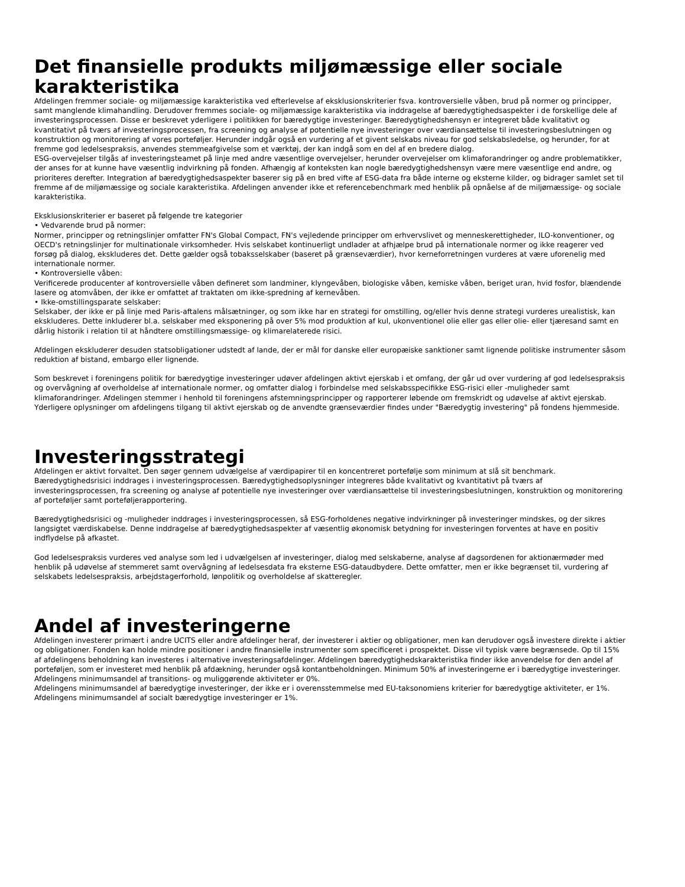Det finansielle produkts miljømæssige eller sociale karakteristika
Afdelingen fremmer sociale- og miljømæssige karakteristika ved efterlevelse af eksklusionskriterier fsva. kontroversielle våben, brud på normer og principper, samt manglende klimahandling. Derudover fremmes sociale- og miljømæssige karakteristika via inddragelse af bæredygtighedsaspekter i de forskellige dele af investeringsprocessen. Disse er beskrevet yderligere i politikken for bæredygtige investeringer. Bæredygtighedshensyn er integreret både kvalitativt og kvantitativt på tværs af investeringsprocessen, fra screening og analyse af potentielle nye investeringer over værdiansættelse til investeringsbeslutningen og konstruktion og monitorering af vores porteføljer. Herunder indgår også en vurdering af et givent selskabs niveau for god selskabsledelse, og herunder, for at fremme god ledelsespraksis, anvendes stemmeafgivelse som et værktøj, der kan indgå som en del af en bredere dialog.
ESG-overvejelser tilgås af investeringsteamet på linje med andre væsentlige overvejelser, herunder overvejelser om klimaforandringer og andre problematikker, der anses for at kunne have væsentlig indvirkning på fonden. Afhængig af konteksten kan nogle bæredygtighedshensyn være mere væsentlige end andre, og prioriteres derefter. Integration af bæredygtighedsaspekter baserer sig på en bred vifte af ESG-data fra både interne og eksterne kilder, og bidrager samlet set til fremme af de miljømæssige og sociale karakteristika. Afdelingen anvender ikke et referencebenchmark med henblik på opnåelse af de miljømæssige- og sociale karakteristika.
Eksklusionskriterier er baseret på følgende tre kategorier
• Vedvarende brud på normer:
Normer, principper og retningslinjer omfatter FN's Global Compact, FN's vejledende principper om erhvervslivet og menneskerettigheder, ILO-konventioner, og OECD's retningslinjer for multinationale virksomheder. Hvis selskabet kontinuerligt undlader at afhjælpe brud på internationale normer og ikke reagerer ved forsøg på dialog, ekskluderes det. Dette gælder også tobaksselskaber (baseret på grænseværdier), hvor kerneforretningen vurderes at være uforenelig med internationale normer.
• Kontroversielle våben:
Verificerede producenter af kontroversielle våben defineret som landminer, klyngevåben, biologiske våben, kemiske våben, beriget uran, hvid fosfor, blændende lasere og atomvåben, der ikke er omfattet af traktaten om ikke-spredning af kernevåben.
• Ikke-omstillingsparate selskaber:
Selskaber, der ikke er på linje med Paris-aftalens målsætninger, og som ikke har en strategi for omstilling, og/eller hvis denne strategi vurderes urealistisk, kan ekskluderes. Dette inkluderer bl.a. selskaber med eksponering på over 5% mod produktion af kul, ukonventionel olie eller gas eller olie- eller tjæresand samt en dårlig historik i relation til at håndtere omstillingsmæssige- og klimarelaterede risici.
Afdelingen ekskluderer desuden statsobligationer udstedt af lande, der er mål for danske eller europæiske sanktioner samt lignende politiske instrumenter såsom reduktion af bistand, embargo eller lignende.
Som beskrevet i foreningens politik for bæredygtige investeringer udøver afdelingen aktivt ejerskab i et omfang, der går ud over vurdering af god ledelsespraksis og overvågning af overholdelse af internationale normer, og omfatter dialog i forbindelse med selskabsspecifikke ESG-risici eller -muligheder samt klimaforandringer. Afdelingen stemmer i henhold til foreningens afstemningsprincipper og rapporterer løbende om fremskridt og udøvelse af aktivt ejerskab. Yderligere oplysninger om afdelingens tilgang til aktivt ejerskab og de anvendte grænseværdier findes under "Bæredygtig investering" på fondens hjemmeside.
Investeringsstrategi
Afdelingen er aktivt forvaltet. Den søger gennem udvælgelse af værdipapirer til en koncentreret portefølje som minimum at slå sit benchmark. Bæredygtighedsrisici inddrages i investeringsprocessen. Bæredygtighedsoplysninger integreres både kvalitativt og kvantitativt på tværs af investeringsprocessen, fra screening og analyse af potentielle nye investeringer over værdiansættelse til investeringsbeslutningen, konstruktion og monitorering af porteføljer samt porteføljerapportering.
Bæredygtighedsrisici og -muligheder inddrages i investeringsprocessen, så ESG-forholdenes negative indvirkninger på investeringer mindskes, og der sikres langsigtet værdiskabelse. Denne inddragelse af bæredygtighedsaspekter af væsentlig økonomisk betydning for investeringen forventes at have en positiv indflydelse på afkastet.
God ledelsespraksis vurderes ved analyse som led i udvælgelsen af investeringer, dialog med selskaberne, analyse af dagsordenen for aktionærmøder med henblik på udøvelse af stemmeret samt overvågning af ledelsesdata fra eksterne ESG-dataudbydere. Dette omfatter, men er ikke begrænset til, vurdering af selskabets ledelsespraksis, arbejdstagerforhold, lønpolitik og overholdelse af skatteregler.
Andel af investeringerne
Afdelingen investerer primært i andre UCITS eller andre afdelinger heraf, der investerer i aktier og obligationer, men kan derudover også investere direkte i aktier og obligationer. Fonden kan holde mindre positioner i andre finansielle instrumenter som specificeret i prospektet. Disse vil typisk være begrænsede. Op til 15% af afdelingens beholdning kan investeres i alternative investeringsafdelinger. Afdelingen bæredygtighedskarakteristika finder ikke anvendelse for den andel af porteføljen, som er investeret med henblik på afdækning, herunder også kontantbeholdningen. Minimum 50% af investeringerne er i bæredygtige investeringer.
Afdelingens minimumsandel af transitions- og muliggørende aktiviteter er 0%.
Afdelingens minimumsandel af bæredygtige investeringer, der ikke er i overensstemmelse med EU-taksonomiens kriterier for bæredygtige aktiviteter, er 1%.
Afdelingens minimumsandel af socialt bæredygtige investeringer er 1%.